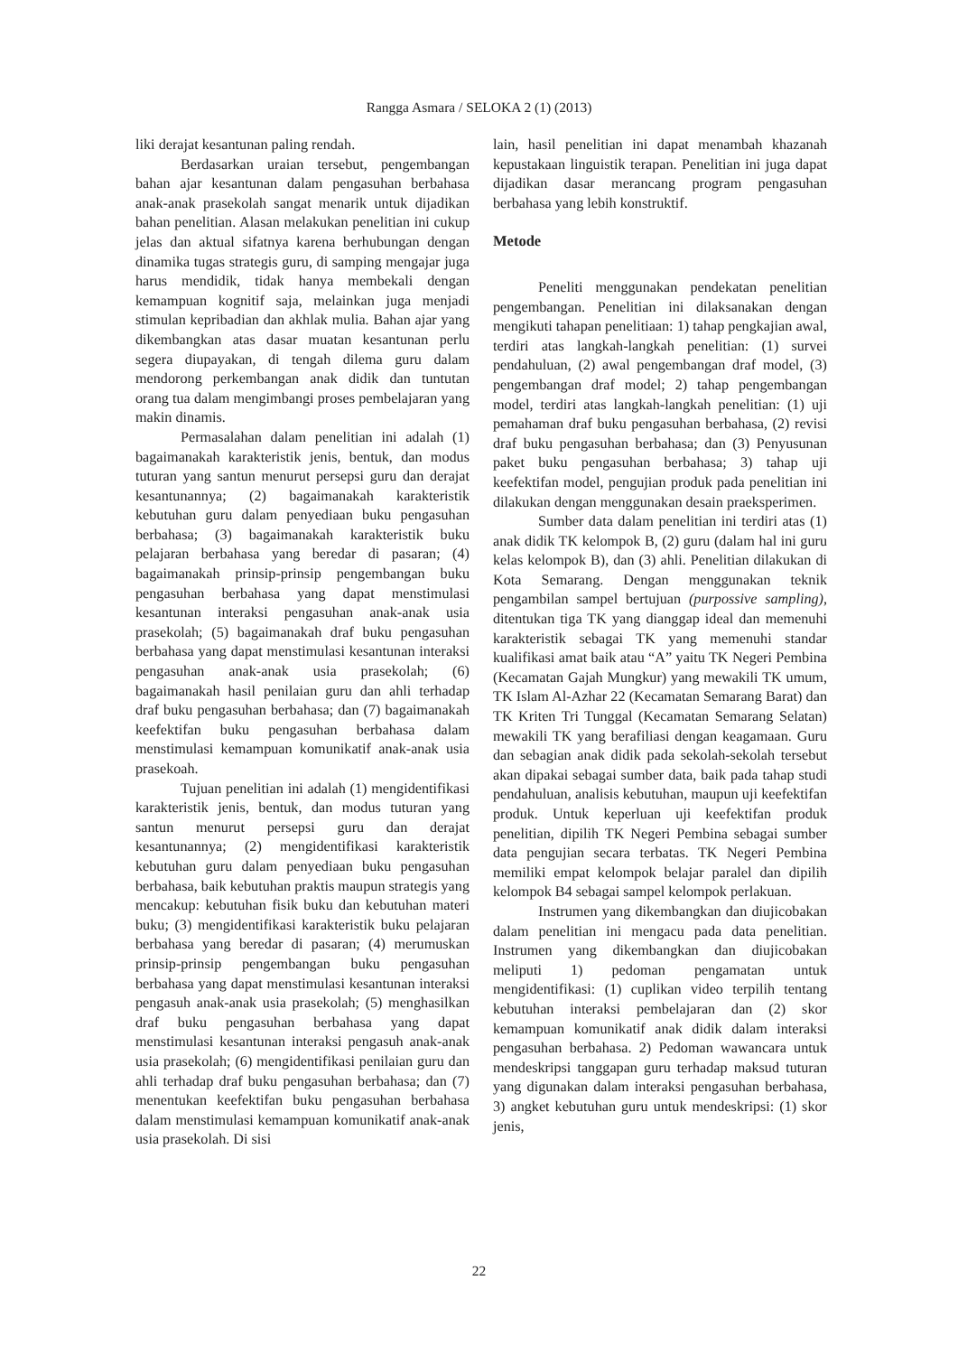Rangga Asmara / SELOKA 2 (1) (2013)
liki derajat kesantunan paling rendah.
Berdasarkan uraian tersebut, pengembangan bahan ajar kesantunan dalam pengasuhan berbahasa anak-anak prasekolah sangat menarik untuk dijadikan bahan penelitian. Alasan melakukan penelitian ini cukup jelas dan aktual sifatnya karena berhubungan dengan dinamika tugas strategis guru, di samping mengajar juga harus mendidik, tidak hanya membekali dengan kemampuan kognitif saja, melainkan juga menjadi stimulan kepribadian dan akhlak mulia. Bahan ajar yang dikembangkan atas dasar muatan kesantunan perlu segera diupayakan, di tengah dilema guru dalam mendorong perkembangan anak didik dan tuntutan orang tua dalam mengimbangi proses pembelajaran yang makin dinamis.
Permasalahan dalam penelitian ini adalah (1) bagaimanakah karakteristik jenis, bentuk, dan modus tuturan yang santun menurut persepsi guru dan derajat kesantunannya; (2) bagaimanakah karakteristik kebutuhan guru dalam penyediaan buku pengasuhan berbahasa; (3) bagaimanakah karakteristik buku pelajaran berbahasa yang beredar di pasaran; (4) bagaimanakah prinsip-prinsip pengembangan buku pengasuhan berbahasa yang dapat menstimulasi kesantunan interaksi pengasuhan anak-anak usia prasekolah; (5) bagaimanakah draf buku pengasuhan berbahasa yang dapat menstimulasi kesantunan interaksi pengasuhan anak-anak usia prasekolah; (6) bagaimanakah hasil penilaian guru dan ahli terhadap draf buku pengasuhan berbahasa; dan (7) bagaimanakah keefektifan buku pengasuhan berbahasa dalam menstimulasi kemampuan komunikatif anak-anak usia prasekoah.
Tujuan penelitian ini adalah (1) mengidentifikasi karakteristik jenis, bentuk, dan modus tuturan yang santun menurut persepsi guru dan derajat kesantunannya; (2) mengidentifikasi karakteristik kebutuhan guru dalam penyediaan buku pengasuhan berbahasa, baik kebutuhan praktis maupun strategis yang mencakup: kebutuhan fisik buku dan kebutuhan materi buku; (3) mengidentifikasi karakteristik buku pelajaran berbahasa yang beredar di pasaran; (4) merumuskan prinsip-prinsip pengembangan buku pengasuhan berbahasa yang dapat menstimulasi kesantunan interaksi pengasuh anak-anak usia prasekolah; (5) menghasilkan draf buku pengasuhan berbahasa yang dapat menstimulasi kesantunan interaksi pengasuh anak-anak usia prasekolah; (6) mengidentifikasi penilaian guru dan ahli terhadap draf buku pengasuhan berbahasa; dan (7) menentukan keefektifan buku pengasuhan berbahasa dalam menstimulasi kemampuan komunikatif anak-anak usia prasekolah. Di sisi
lain, hasil penelitian ini dapat menambah khazanah kepustakaan linguistik terapan. Penelitian ini juga dapat dijadikan dasar merancang program pengasuhan berbahasa yang lebih konstruktif.
Metode
Peneliti menggunakan pendekatan penelitian pengembangan. Penelitian ini dilaksanakan dengan mengikuti tahapan penelitiaan: 1) tahap pengkajian awal, terdiri atas langkah-langkah penelitian: (1) survei pendahuluan, (2) awal pengembangan draf model, (3) pengembangan draf model; 2) tahap pengembangan model, terdiri atas langkah-langkah penelitian: (1) uji pemahaman draf buku pengasuhan berbahasa, (2) revisi draf buku pengasuhan berbahasa; dan (3) Penyusunan paket buku pengasuhan berbahasa; 3) tahap uji keefektifan model, pengujian produk pada penelitian ini dilakukan dengan menggunakan desain praeksperimen.
Sumber data dalam penelitian ini terdiri atas (1) anak didik TK kelompok B, (2) guru (dalam hal ini guru kelas kelompok B), dan (3) ahli. Penelitian dilakukan di Kota Semarang. Dengan menggunakan teknik pengambilan sampel bertujuan (purpossive sampling), ditentukan tiga TK yang dianggap ideal dan memenuhi karakteristik sebagai TK yang memenuhi standar kualifikasi amat baik atau “A” yaitu TK Negeri Pembina (Kecamatan Gajah Mungkur) yang mewakili TK umum, TK Islam Al-Azhar 22 (Kecamatan Semarang Barat) dan TK Kriten Tri Tunggal (Kecamatan Semarang Selatan) mewakili TK yang berafiliasi dengan keagamaan. Guru dan sebagian anak didik pada sekolah-sekolah tersebut akan dipakai sebagai sumber data, baik pada tahap studi pendahuluan, analisis kebutuhan, maupun uji keefektifan produk. Untuk keperluan uji keefektifan produk penelitian, dipilih TK Negeri Pembina sebagai sumber data pengujian secara terbatas. TK Negeri Pembina memiliki empat kelompok belajar paralel dan dipilih kelompok B4 sebagai sampel kelompok perlakuan.
Instrumen yang dikembangkan dan diujicobakan dalam penelitian ini mengacu pada data penelitian. Instrumen yang dikembangkan dan diujicobakan meliputi 1) pedoman pengamatan untuk mengidentifikasi: (1) cuplikan video terpilih tentang kebutuhan interaksi pembelajaran dan (2) skor kemampuan komunikatif anak didik dalam interaksi pengasuhan berbahasa. 2) Pedoman wawancara untuk mendeskripsi tanggapan guru terhadap maksud tuturan yang digunakan dalam interaksi pengasuhan berbahasa, 3) angket kebutuhan guru untuk mendeskripsi: (1) skor jenis,
22